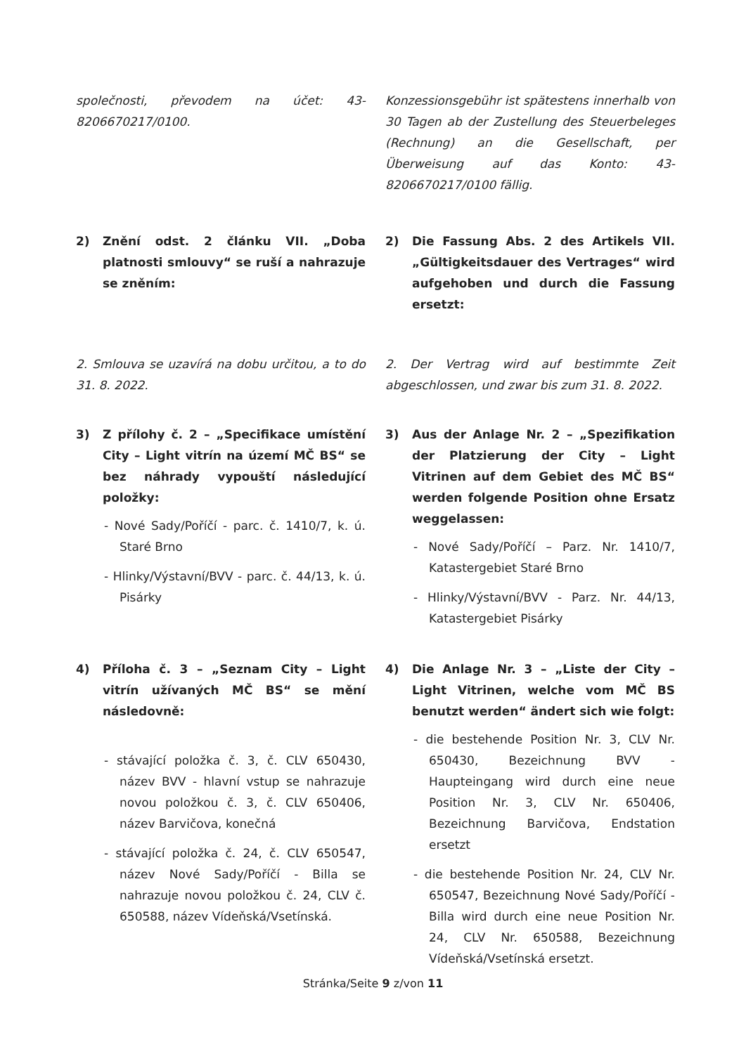společnosti, převodem na účet: 43-8206670217/0100.
Konzessionsgebühr ist spätestens innerhalb von 30 Tagen ab der Zustellung des Steuerbeleges (Rechnung) an die Gesellschaft, per Überweisung auf das Konto: 43-8206670217/0100 fällig.
2) Znění odst. 2 článku VII. „Doba platnosti smlouvy“ se ruší a nahrazuje se zněním:
2) Die Fassung Abs. 2 des Artikels VII. „Gültigkeitsdauer des Vertrages“ wird aufgehoben und durch die Fassung ersetzt:
2. Smlouva se uzavírá na dobu určitou, a to do 31. 8. 2022.
2. Der Vertrag wird auf bestimmte Zeit abgeschlossen, und zwar bis zum 31. 8. 2022.
3) Z přílohy č. 2 – „Specifikace umístění City – Light vitrín na území MČ BS“ se bez náhrady vypouští následující položky:
- Nové Sady/Poříčí - parc. č. 1410/7, k. ú. Staré Brno
- Hlinky/Výstavní/BVV - parc. č. 44/13, k. ú. Pisárky
3) Aus der Anlage Nr. 2 – „Spezifikation der Platzierung der City – Light Vitrinen auf dem Gebiet des MČ BS“ werden folgende Position ohne Ersatz weggelassen:
- Nové Sady/Poříčí – Parz. Nr. 1410/7, Katastergebiet Staré Brno
- Hlinky/Výstavní/BVV - Parz. Nr. 44/13, Katastergebiet Pisárky
4) Příloha č. 3 – „Seznam City – Light vitrín užívaných MČ BS“ se mění následovně:
- stávající položka č. 3, č. CLV 650430, název BVV - hlavní vstup se nahrazuje novou položkou č. 3, č. CLV 650406, název Barvičova, konečná
- stávající položka č. 24, č. CLV 650547, název Nové Sady/Poříčí - Billa se nahrazuje novou položkou č. 24, CLV č. 650588, název Vídeňská/Vsetínská.
4) Die Anlage Nr. 3 – „Liste der City – Light Vitrinen, welche vom MČ BS benutzt werden“ ändert sich wie folgt:
- die bestehende Position Nr. 3, CLV Nr. 650430, Bezeichnung BVV - Haupteingang wird durch eine neue Position Nr. 3, CLV Nr. 650406, Bezeichnung Barvičova, Endstation ersetzt
- die bestehende Position Nr. 24, CLV Nr. 650547, Bezeichnung Nové Sady/Poříčí - Billa wird durch eine neue Position Nr. 24, CLV Nr. 650588, Bezeichnung Vídeňská/Vsetínská ersetzt.
Stránka/Seite 9 z/von 11